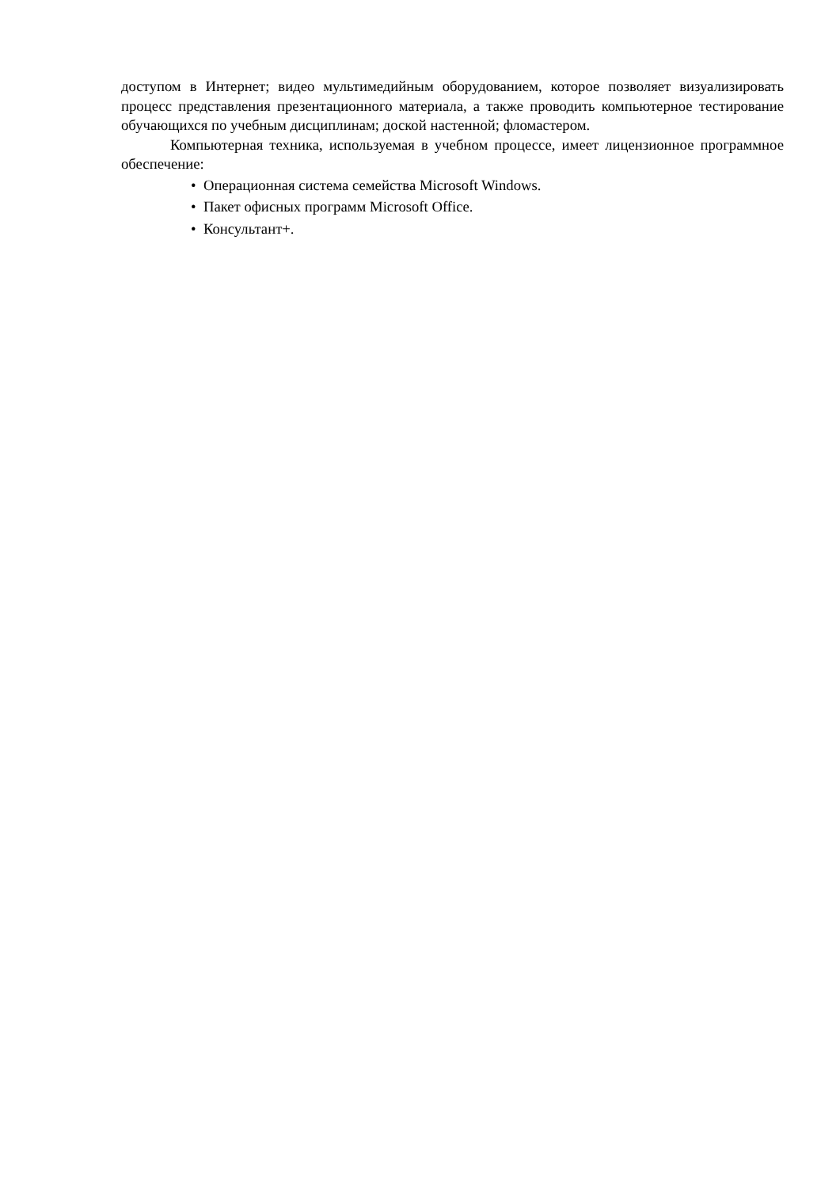доступом в Интернет; видео мультимедийным оборудованием, которое позволяет визуализировать процесс представления презентационного материала, а также проводить компьютерное тестирование обучающихся по учебным дисциплинам; доской настенной; фломастером.
Компьютерная техника, используемая в учебном процессе, имеет лицензионное программное обеспечение:
• Операционная система семейства Microsoft Windows.
• Пакет офисных программ Microsoft Office.
• Консультант+.